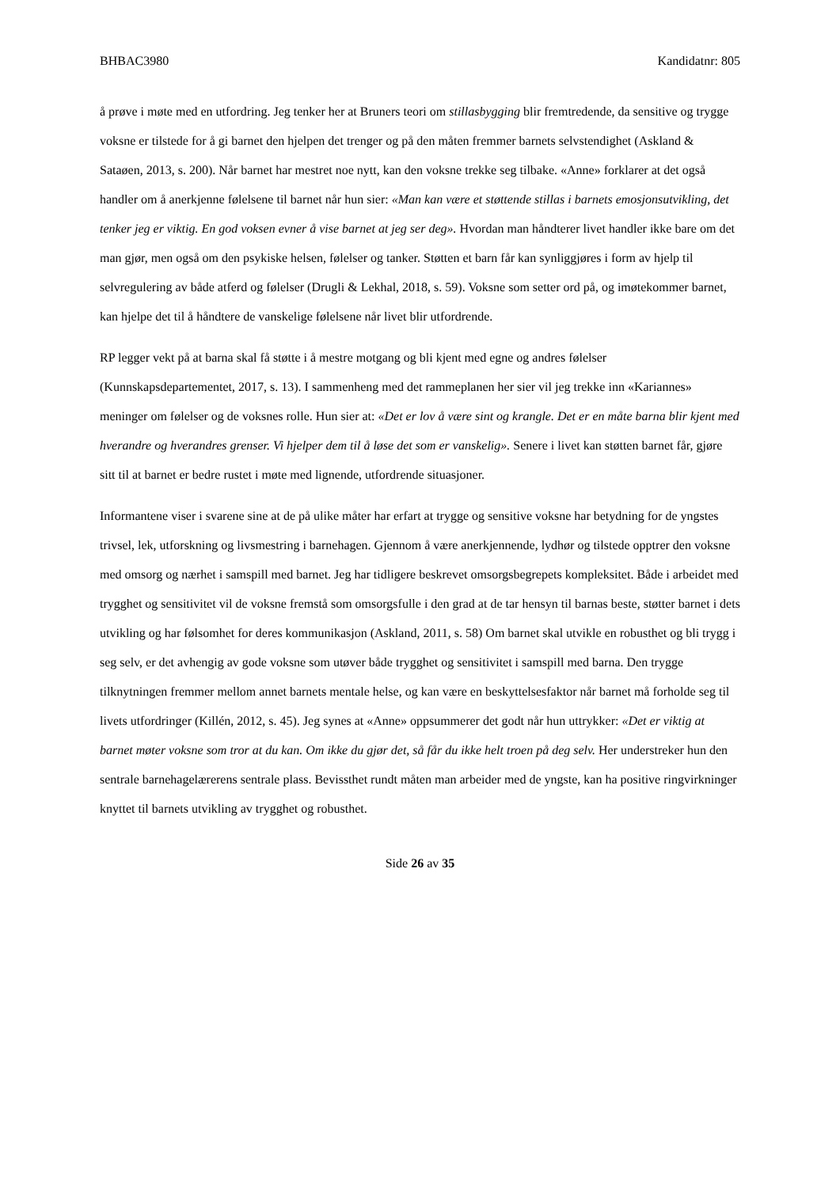BHBAC3980 Kandidatnr: 805
å prøve i møte med en utfordring. Jeg tenker her at Bruners teori om stillasbygging blir fremtredende, da sensitive og trygge voksne er tilstede for å gi barnet den hjelpen det trenger og på den måten fremmer barnets selvstendighet (Askland & Sataøen, 2013, s. 200). Når barnet har mestret noe nytt, kan den voksne trekke seg tilbake. «Anne» forklarer at det også handler om å anerkjenne følelsene til barnet når hun sier: «Man kan være et støttende stillas i barnets emosjonsutvikling, det tenker jeg er viktig. En god voksen evner å vise barnet at jeg ser deg». Hvordan man håndterer livet handler ikke bare om det man gjør, men også om den psykiske helsen, følelser og tanker. Støtten et barn får kan synliggjøres i form av hjelp til selvregulering av både atferd og følelser (Drugli & Lekhal, 2018, s. 59). Voksne som setter ord på, og imøtekommer barnet, kan hjelpe det til å håndtere de vanskelige følelsene når livet blir utfordrende.
RP legger vekt på at barna skal få støtte i å mestre motgang og bli kjent med egne og andres følelser (Kunnskapsdepartementet, 2017, s. 13). I sammenheng med det rammeplanen her sier vil jeg trekke inn «Kariannes» meninger om følelser og de voksnes rolle. Hun sier at: «Det er lov å være sint og krangle. Det er en måte barna blir kjent med hverandre og hverandres grenser. Vi hjelper dem til å løse det som er vanskelig». Senere i livet kan støtten barnet får, gjøre sitt til at barnet er bedre rustet i møte med lignende, utfordrende situasjoner.
Informantene viser i svarene sine at de på ulike måter har erfart at trygge og sensitive voksne har betydning for de yngstes trivsel, lek, utforskning og livsmestring i barnehagen. Gjennom å være anerkjennende, lydhør og tilstede opptrer den voksne med omsorg og nærhet i samspill med barnet. Jeg har tidligere beskrevet omsorgsbegrepets kompleksitet. Både i arbeidet med trygghet og sensitivitet vil de voksne fremstå som omsorgsfulle i den grad at de tar hensyn til barnas beste, støtter barnet i dets utvikling og har følsomhet for deres kommunikasjon (Askland, 2011, s. 58) Om barnet skal utvikle en robusthet og bli trygg i seg selv, er det avhengig av gode voksne som utøver både trygghet og sensitivitet i samspill med barna. Den trygge tilknytningen fremmer mellom annet barnets mentale helse, og kan være en beskyttelsesfaktor når barnet må forholde seg til livets utfordringer (Killén, 2012, s. 45). Jeg synes at «Anne» oppsummerer det godt når hun uttrykker: «Det er viktig at barnet møter voksne som tror at du kan. Om ikke du gjør det, så får du ikke helt troen på deg selv. Her understreker hun den sentrale barnehagelærerens sentrale plass. Bevissthet rundt måten man arbeider med de yngste, kan ha positive ringvirkninger knyttet til barnets utvikling av trygghet og robusthet.
Side 26 av 35